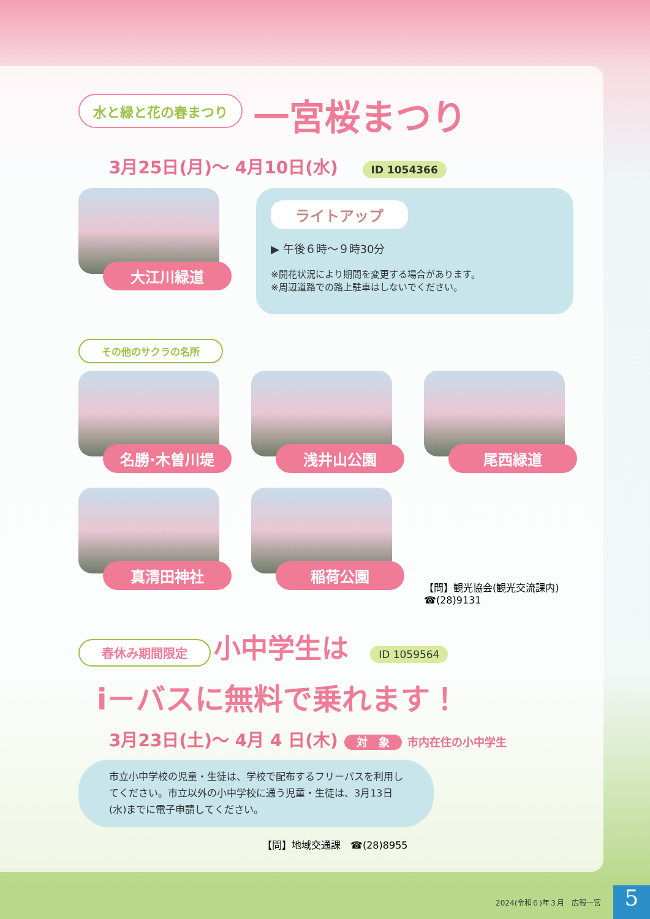水と緑と花の春まつり
一宮桜まつり
3月25日(月)～ 4月10日(水) ID 1054366
大江川緑道
ライトアップ
▶ 午後６時～９時30分
※開花状況により期間を変更する場合があります。
※周辺道路での路上駐車はしないでください。
その他のサクラの名所
名勝·木曽川堤
浅井山公園
尾西緑道
真清田神社
稲荷公園
【問】観光協会(観光交流課内)
☎(28)9131
春休み期間限定 小中学生は ID 1059564
i－バスに無料で乗れます！
3月23日(土)～ 4月 4 日(木) 対　象 市内在住の小中学生
市立小中学校の児童・生徒は、学校で配布するフリーパスを利用してください。市立以外の小中学校に通う児童・生徒は、3月13日(水)までに電子申請してください。
【問】地域交通課　☎(28)8955
2024(令和６)年３月　広報一宮
5